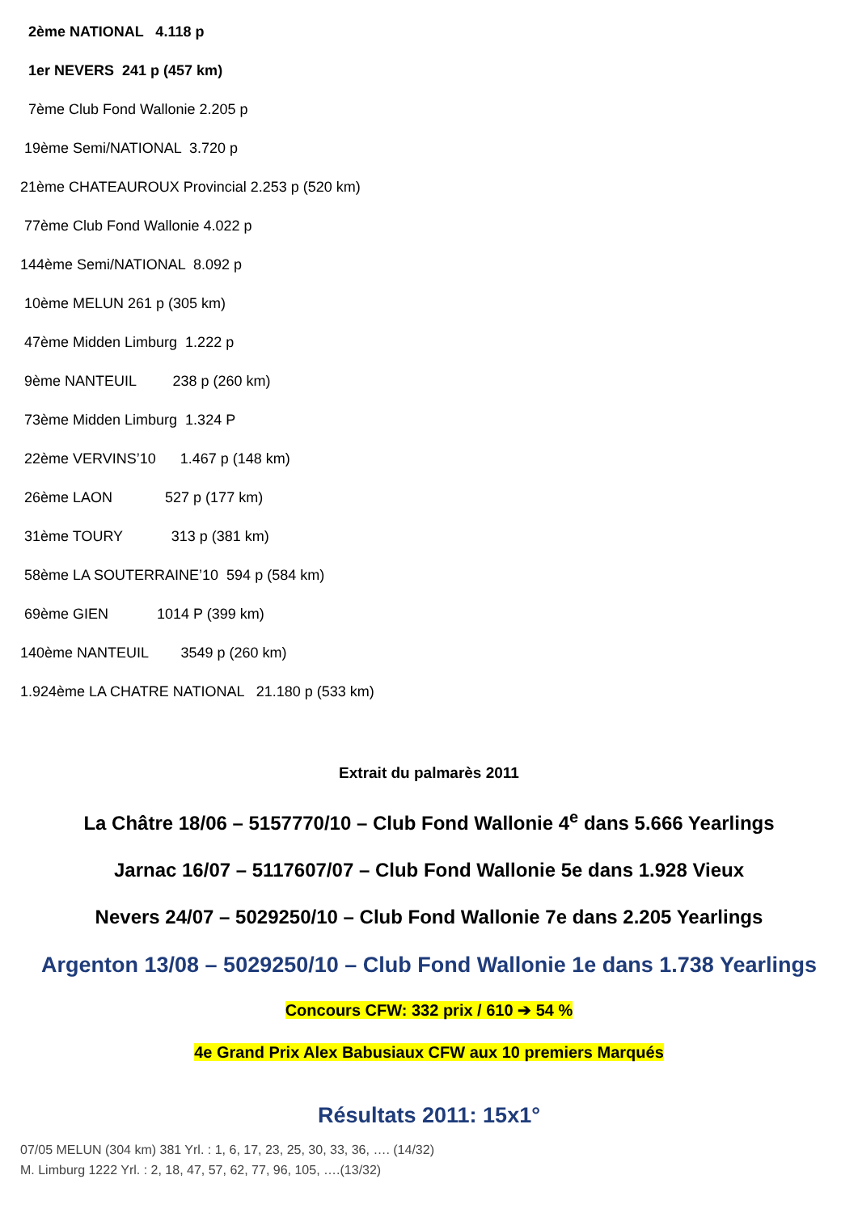2ème NATIONAL 4.118 p
1er NEVERS 241 p (457 km)
7ème Club Fond Wallonie 2.205 p
19ème Semi/NATIONAL 3.720 p
21ème CHATEAUROUX Provincial 2.253 p (520 km)
77ème Club Fond Wallonie 4.022 p
144ème Semi/NATIONAL 8.092 p
10ème MELUN 261 p (305 km)
47ème Midden Limburg 1.222 p
9ème NANTEUIL 238 p (260 km)
73ème Midden Limburg 1.324 P
22ème VERVINS’10 1.467 p (148 km)
26ème LAON 527 p (177 km)
31ème TOURY 313 p (381 km)
58ème LA SOUTERRAINE’10 594 p (584 km)
69ème GIEN 1014 P (399 km)
140ème NANTEUIL 3549 p (260 km)
1.924ème LA CHATRE NATIONAL 21.180 p (533 km)
Extrait du palmarès 2011
La Châtre 18/06 – 5157770/10 – Club Fond Wallonie 4<sup>e</sup> dans 5.666 Yearlings
Jarnac 16/07 – 5117607/07 – Club Fond Wallonie 5e dans 1.928 Vieux
Nevers 24/07 – 5029250/10 – Club Fond Wallonie 7e dans 2.205 Yearlings
Argenton 13/08 – 5029250/10 – Club Fond Wallonie 1e dans 1.738 Yearlings
Concours CFW: 332 prix / 610 ➔ 54 %
4e Grand Prix Alex Babusiaux CFW aux 10 premiers Marqués
Résultats 2011: 15x1°
07/05 MELUN (304 km) 381 Yrl. : 1, 6, 17, 23, 25, 30, 33, 36, …. (14/32)
M. Limburg 1222 Yrl. : 2, 18, 47, 57, 62, 77, 96, 105, ….(13/32)